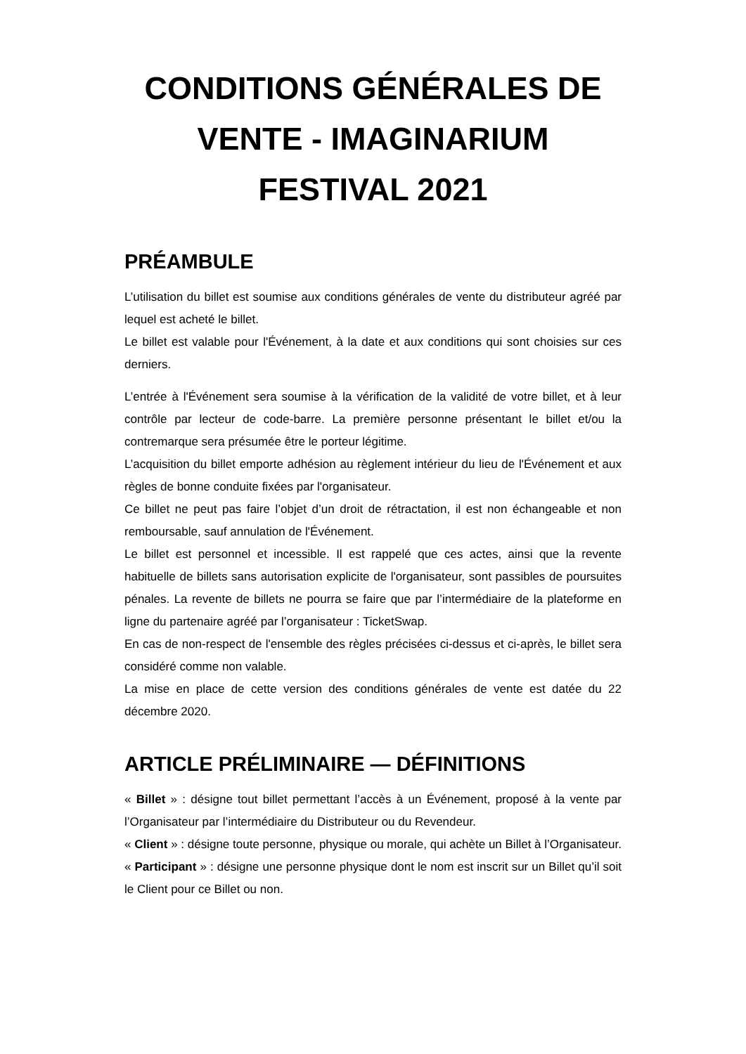CONDITIONS GÉNÉRALES DE VENTE - IMAGINARIUM FESTIVAL 2021
PRÉAMBULE
L’utilisation du billet est soumise aux conditions générales de vente du distributeur agréé par lequel est acheté le billet.
Le billet est valable pour l'Événement, à la date et aux conditions qui sont choisies sur ces derniers.
L’entrée à l'Événement sera soumise à la vérification de la validité de votre billet, et à leur contrôle par lecteur de code-barre. La première personne présentant le billet et/ou la contremarque sera présumée être le porteur légitime.
L’acquisition du billet emporte adhésion au règlement intérieur du lieu de l'Événement et aux règles de bonne conduite fixées par l'organisateur.
Ce billet ne peut pas faire l’objet d’un droit de rétractation, il est non échangeable et non remboursable, sauf annulation de l'Événement.
Le billet est personnel et incessible. Il est rappelé que ces actes, ainsi que la revente habituelle de billets sans autorisation explicite de l'organisateur, sont passibles de poursuites pénales. La revente de billets ne pourra se faire que par l’intermédiaire de la plateforme en ligne du partenaire agréé par l’organisateur : TicketSwap.
En cas de non-respect de l'ensemble des règles précisées ci-dessus et ci-après, le billet sera considéré comme non valable.
La mise en place de cette version des conditions générales de vente est datée du 22 décembre 2020.
ARTICLE PRÉLIMINAIRE — DÉFINITIONS
« Billet » : désigne tout billet permettant l’accès à un Événement, proposé à la vente par l’Organisateur par l’intermédiaire du Distributeur ou du Revendeur.
« Client » : désigne toute personne, physique ou morale, qui achète un Billet à l’Organisateur.
« Participant » : désigne une personne physique dont le nom est inscrit sur un Billet qu’il soit le Client pour ce Billet ou non.